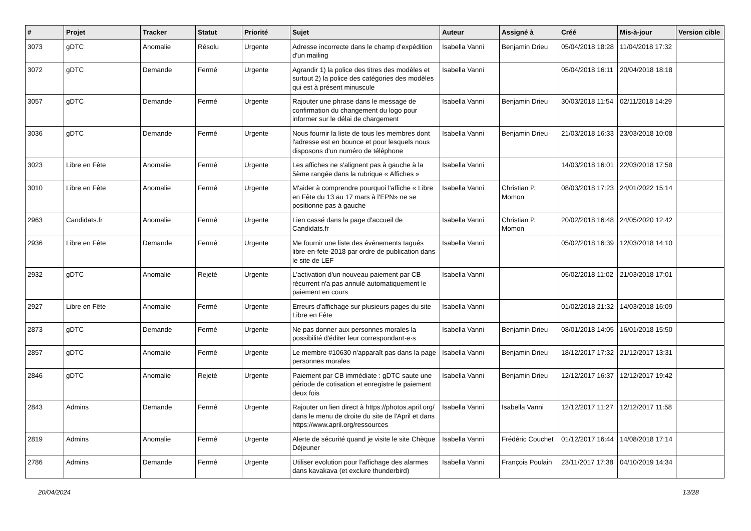| # | Projet | Tracker | Statut | Priorité | Sujet | Auteur | Assigné à | Créé | Mis-à-jour | Version cible |
| --- | --- | --- | --- | --- | --- | --- | --- | --- | --- | --- |
| 3073 | gDTC | Anomalie | Résolu | Urgente | Adresse incorrecte dans le champ d'expédition d'un mailing | Isabella Vanni | Benjamin Drieu | 05/04/2018 18:28 | 11/04/2018 17:32 | |
| 3072 | gDTC | Demande | Fermé | Urgente | Agrandir 1) la police des titres des modèles et surtout 2) la police des catégories des modèles qui est à présent minuscule | Isabella Vanni | | 05/04/2018 16:11 | 20/04/2018 18:18 | |
| 3057 | gDTC | Demande | Fermé | Urgente | Rajouter une phrase dans le message de confirmation du changement du logo pour informer sur le délai de chargement | Isabella Vanni | Benjamin Drieu | 30/03/2018 11:54 | 02/11/2018 14:29 | |
| 3036 | gDTC | Demande | Fermé | Urgente | Nous fournir la liste de tous les membres dont l'adresse est en bounce et pour lesquels nous disposons d'un numéro de téléphone | Isabella Vanni | Benjamin Drieu | 21/03/2018 16:33 | 23/03/2018 10:08 | |
| 3023 | Libre en Fête | Anomalie | Fermé | Urgente | Les affiches ne s'alignent pas à gauche à la 5ème rangée dans la rubrique « Affiches » | Isabella Vanni | | 14/03/2018 16:01 | 22/03/2018 17:58 | |
| 3010 | Libre en Fête | Anomalie | Fermé | Urgente | M'aider à comprendre pourquoi l'affiche « Libre en Fête du 13 au 17 mars à l'EPN» ne se positionne pas à gauche | Isabella Vanni | Christian P. Momon | 08/03/2018 17:23 | 24/01/2022 15:14 | |
| 2963 | Candidats.fr | Anomalie | Fermé | Urgente | Lien cassé dans la page d'accueil de Candidats.fr | Isabella Vanni | Christian P. Momon | 20/02/2018 16:48 | 24/05/2020 12:42 | |
| 2936 | Libre en Fête | Demande | Fermé | Urgente | Me fournir une liste des événements tagués libre-en-fete-2018 par ordre de publication dans le site de LEF | Isabella Vanni | | 05/02/2018 16:39 | 12/03/2018 14:10 | |
| 2932 | gDTC | Anomalie | Rejeté | Urgente | L'activation d'un nouveau paiement par CB récurrent n'a pas annulé automatiquement le paiement en cours | Isabella Vanni | | 05/02/2018 11:02 | 21/03/2018 17:01 | |
| 2927 | Libre en Fête | Anomalie | Fermé | Urgente | Erreurs d'affichage sur plusieurs pages du site Libre en Fête | Isabella Vanni | | 01/02/2018 21:32 | 14/03/2018 16:09 | |
| 2873 | gDTC | Demande | Fermé | Urgente | Ne pas donner aux personnes morales la possibilité d'éditer leur correspondant·e·s | Isabella Vanni | Benjamin Drieu | 08/01/2018 14:05 | 16/01/2018 15:50 | |
| 2857 | gDTC | Anomalie | Fermé | Urgente | Le membre #10630 n'apparaît pas dans la page personnes morales | Isabella Vanni | Benjamin Drieu | 18/12/2017 17:32 | 21/12/2017 13:31 | |
| 2846 | gDTC | Anomalie | Rejeté | Urgente | Paiement par CB immédiate : gDTC saute une période de cotisation et enregistre le paiement deux fois | Isabella Vanni | Benjamin Drieu | 12/12/2017 16:37 | 12/12/2017 19:42 | |
| 2843 | Admins | Demande | Fermé | Urgente | Rajouter un lien direct à https://photos.april.org/ dans le menu de droite du site de l'April et dans https://www.april.org/ressources | Isabella Vanni | Isabella Vanni | 12/12/2017 11:27 | 12/12/2017 11:58 | |
| 2819 | Admins | Anomalie | Fermé | Urgente | Alerte de sécurité quand je visite le site Chèque Déjeuner | Isabella Vanni | Frédéric Couchet | 01/12/2017 16:44 | 14/08/2018 17:14 | |
| 2786 | Admins | Demande | Fermé | Urgente | Utiliser evolution pour l'affichage des alarmes dans kavakava (et exclure thunderbird) | Isabella Vanni | François Poulain | 23/11/2017 17:38 | 04/10/2019 14:34 | |
20/04/2024 13/28